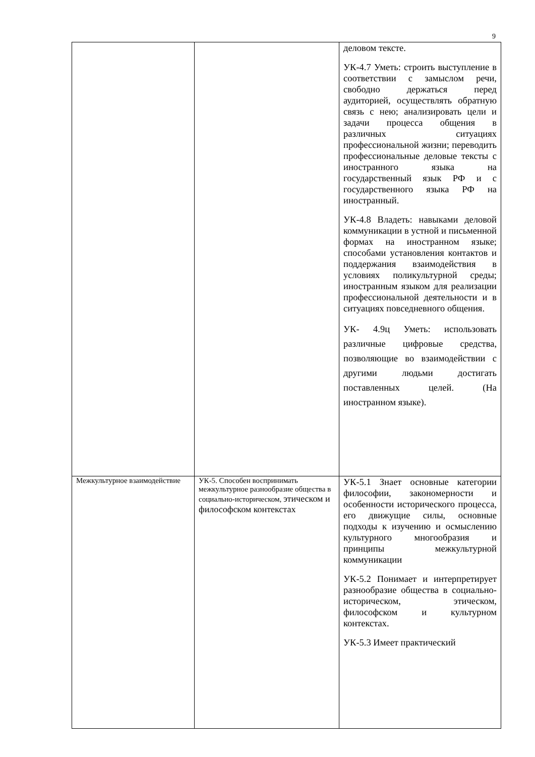9
| | | деловом тексте. УК-4.7 Уметь: строить выступление в соответствии с замыслом речи, свободно держаться перед аудиторией, осуществлять обратную связь с нею; анализировать цели и задачи процесса общения в различных ситуациях профессиональной жизни; переводить профессиональные деловые тексты с иностранного языка на государственный язык РФ и с государственного языка РФ на иностранный. УК-4.8 Владеть: навыками деловой коммуникации в устной и письменной формах на иностранном языке; способами установления контактов и поддержания взаимодействия в условиях поликультурной среды; иностранным языком для реализации профессиональной деятельности и в ситуациях повседневного общения. УК- 4.9ц Уметь: использовать различные цифровые средства, позволяющие во взаимодействии с другими людьми достигать поставленных целей. (На иностранном языке). |
| Межкультурное взаимодействие | УК-5. Способен воспринимать межкультурное разнообразие общества в социально-историческом, этическом и философском контекстах | УК-5.1 Знает основные категории философии, закономерности и особенности исторического процесса, его движущие силы, основные подходы к изучению и осмыслению культурного многообразия и принципы межкультурной коммуникации УК-5.2 Понимает и интерпретирует разнообразие общества в социально-историческом, этическом, философском и культурном контекстах. УК-5.3 Имеет практический |